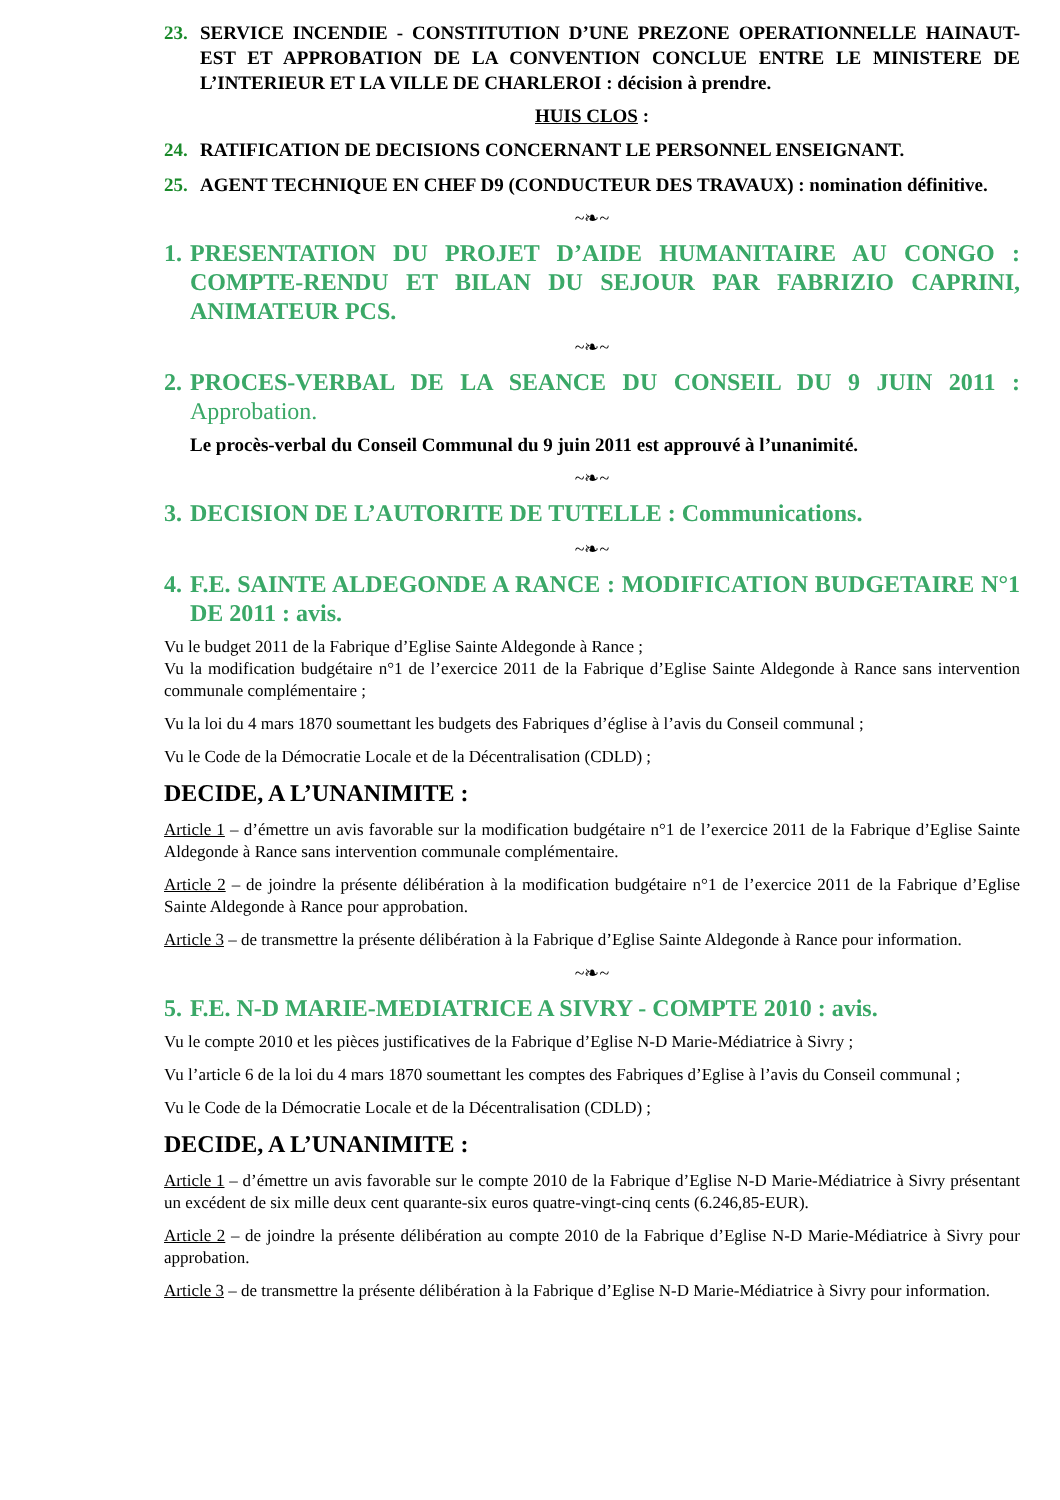23. SERVICE INCENDIE - CONSTITUTION D’UNE PREZONE OPERATIONNELLE HAINAUT-EST ET APPROBATION DE LA CONVENTION CONCLUE ENTRE LE MINISTERE DE L’INTERIEUR ET LA VILLE DE CHARLEROI : décision à prendre.
HUIS CLOS :
24. RATIFICATION DE DECISIONS CONCERNANT LE PERSONNEL ENSEIGNANT.
25. AGENT TECHNIQUE EN CHEF D9 (CONDUCTEUR DES TRAVAUX) : nomination définitive.
~❧~
1. PRESENTATION DU PROJET D’AIDE HUMANITAIRE AU CONGO : COMPTE-RENDU ET BILAN DU SEJOUR PAR FABRIZIO CAPRINI, ANIMATEUR PCS.
~❧~
2. PROCES-VERBAL DE LA SEANCE DU CONSEIL DU 9 JUIN 2011 : Approbation.
Le procès-verbal du Conseil Communal du 9 juin 2011 est approuvé à l’unanimité.
~❧~
3. DECISION DE L’AUTORITE DE TUTELLE : Communications.
~❧~
4. F.E. SAINTE ALDEGONDE A RANCE : MODIFICATION BUDGETAIRE N°1 DE 2011 : avis.
Vu le budget 2011 de la Fabrique d’Eglise Sainte Aldegonde à Rance ;
Vu la modification budgétaire n°1 de l’exercice 2011 de la Fabrique d’Eglise Sainte Aldegonde à Rance sans intervention communale complémentaire ;
Vu la loi du 4 mars 1870 soumettant les budgets des Fabriques d’église à l’avis du Conseil communal ;
Vu le Code de la Démocratie Locale et de la Décentralisation (CDLD) ;
DECIDE, A L’UNANIMITE :
Article 1 – d’émettre un avis favorable sur la modification budgétaire n°1 de l’exercice 2011 de la Fabrique d’Eglise Sainte Aldegonde à Rance sans intervention communale complémentaire.
Article 2 – de joindre la présente délibération à la modification budgétaire n°1 de l’exercice 2011 de la Fabrique d’Eglise Sainte Aldegonde à Rance pour approbation.
Article 3 – de transmettre la présente délibération à la Fabrique d’Eglise Sainte Aldegonde à Rance pour information.
~❧~
5. F.E. N-D MARIE-MEDIATRICE A SIVRY - COMPTE 2010 : avis.
Vu le compte 2010 et les pièces justificatives de la Fabrique d’Eglise N-D Marie-Médiatrice à Sivry ;
Vu l’article 6 de la loi du 4 mars 1870 soumettant les comptes des Fabriques d’Eglise à l’avis du Conseil communal ;
Vu le Code de la Démocratie Locale et de la Décentralisation (CDLD) ;
DECIDE, A L’UNANIMITE :
Article 1 – d’émettre un avis favorable sur le compte 2010 de la Fabrique d’Eglise N-D Marie-Médiatrice à Sivry présentant un excédent de six mille deux cent quarante-six euros quatre-vingt-cinq cents (6.246,85-EUR).
Article 2 – de joindre la présente délibération au compte 2010 de la Fabrique d’Eglise N-D Marie-Médiatrice à Sivry pour approbation.
Article 3 – de transmettre la présente délibération à la Fabrique d’Eglise N-D Marie-Médiatrice à Sivry pour information.